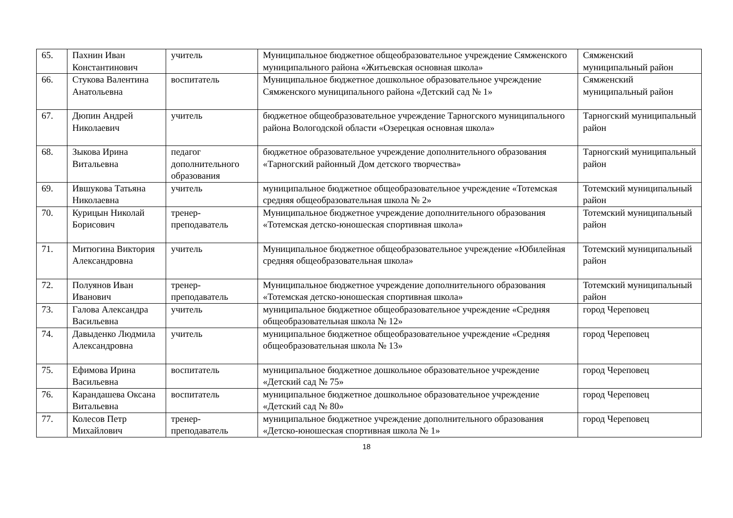| 65. | Пахнин Иван Константинович | учитель | Муниципальное бюджетное общеобразовательное учреждение Сямженского муниципального района «Житьевская основная школа» | Сямженский муниципальный район |
| 66. | Стукова Валентина Анатольевна | воспитатель | Муниципальное бюджетное дошкольное образовательное учреждение Сямженского муниципального района «Детский сад № 1» | Сямженский муниципальный район |
| 67. | Дюпин Андрей Николаевич | учитель | бюджетное общеобразовательное учреждение Тарногского муниципального района Вологодской области «Озерецкая основная школа» | Тарногский муниципальный район |
| 68. | Зыкова Ирина Витальевна | педагог дополнительного образования | бюджетное образовательное учреждение дополнительного образования «Тарногский районный Дом детского творчества» | Тарногский муниципальный район |
| 69. | Ившукова Татьяна Николаевна | учитель | муниципальное бюджетное общеобразовательное учреждение «Тотемская средняя общеобразовательная школа № 2» | Тотемский муниципальный район |
| 70. | Курицын Николай Борисович | тренер-преподаватель | Муниципальное бюджетное учреждение дополнительного образования «Тотемская детско-юношеская спортивная школа» | Тотемский муниципальный район |
| 71. | Митюгина Виктория Александровна | учитель | Муниципальное бюджетное общеобразовательное учреждение «Юбилейная средняя общеобразовательная школа» | Тотемский муниципальный район |
| 72. | Полуянов Иван Иванович | тренер-преподаватель | Муниципальное бюджетное учреждение дополнительного образования «Тотемская детско-юношеская спортивная школа» | Тотемский муниципальный район |
| 73. | Галова Александра Васильевна | учитель | муниципальное бюджетное общеобразовательное учреждение «Средняя общеобразовательная школа № 12» | город Череповец |
| 74. | Давыденко Людмила Александровна | учитель | муниципальное бюджетное общеобразовательное учреждение «Средняя общеобразовательная школа № 13» | город Череповец |
| 75. | Ефимова Ирина Васильевна | воспитатель | муниципальное бюджетное дошкольное образовательное учреждение «Детский сад № 75» | город Череповец |
| 76. | Карандашева Оксана Витальевна | воспитатель | муниципальное бюджетное дошкольное образовательное учреждение «Детский сад № 80» | город Череповец |
| 77. | Колесов Петр Михайлович | тренер-преподаватель | муниципальное бюджетное учреждение дополнительного образования «Детско-юношеская спортивная школа № 1» | город Череповец |
18